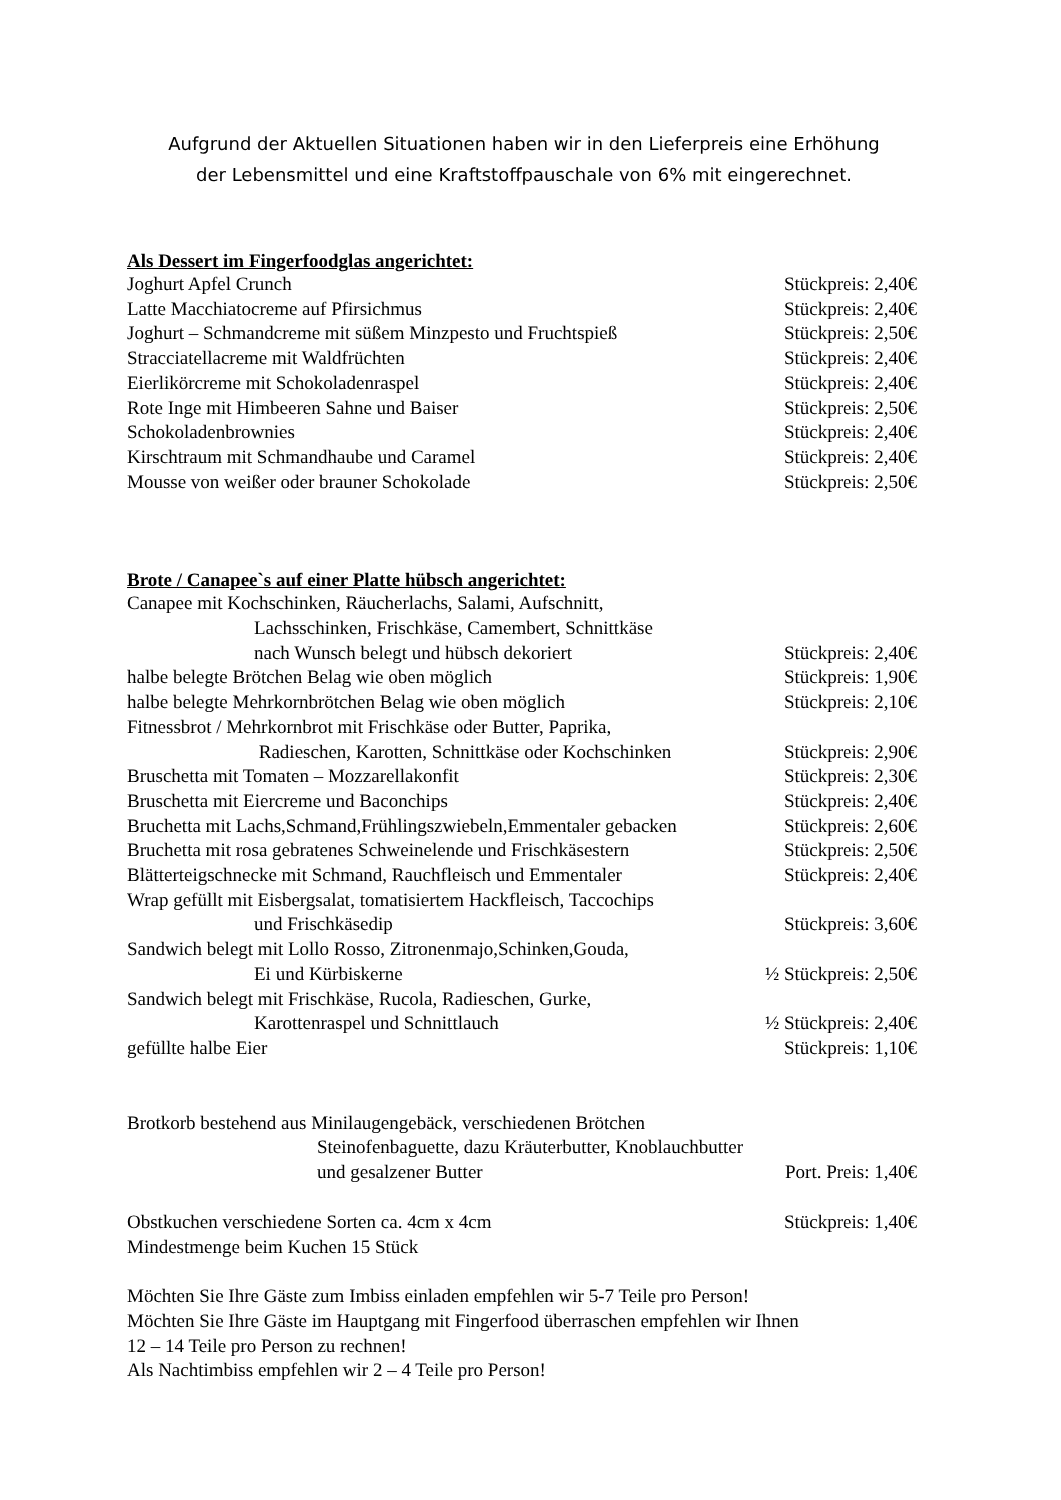Aufgrund der Aktuellen Situationen haben wir in den Lieferpreis eine Erhöhung
der Lebensmittel und eine Kraftstoffpauschale von 6% mit eingerechnet.
Als Dessert im Fingerfoodglas angerichtet:
Joghurt Apfel Crunch Stückpreis: 2,40€
Latte Macchiatocreme auf Pfirsichmus Stückpreis: 2,40€
Joghurt – Schmandcreme mit süßem Minzpesto und Fruchtspieß Stückpreis: 2,50€
Stracciatellacreme mit Waldfrüchten Stückpreis: 2,40€
Eierlikörcreme mit Schokoladenraspel Stückpreis: 2,40€
Rote Inge mit Himbeeren Sahne und Baiser Stückpreis: 2,50€
Schokoladenbrownies Stückpreis: 2,40€
Kirschtraum mit Schmandhaube und Caramel Stückpreis: 2,40€
Mousse von weißer oder brauner Schokolade Stückpreis: 2,50€
Brote / Canapee`s auf einer Platte hübsch angerichtet:
Canapee mit Kochschinken, Räucherlachs, Salami, Aufschnitt,
Lachsschinken, Frischkäse, Camembert, Schnittkäse
nach Wunsch belegt und hübsch dekoriert Stückpreis: 2,40€
halbe belegte Brötchen Belag wie oben möglich Stückpreis: 1,90€
halbe belegte Mehrkornbrötchen Belag wie oben möglich Stückpreis: 2,10€
Fitnessbrot / Mehrkornbrot mit Frischkäse oder Butter, Paprika,
Radieschen, Karotten, Schnittkäse oder Kochschinken Stückpreis: 2,90€
Bruschetta mit Tomaten – Mozzarellakonfit Stückpreis: 2,30€
Bruschetta mit Eiercreme und Baconchips Stückpreis: 2,40€
Bruchetta mit Lachs,Schmand,Frühlingszwiebeln,Emmentaler gebacken Stückpreis: 2,60€
Bruchetta mit rosa gebratenes Schweinelende und Frischkäsestern Stückpreis: 2,50€
Blätterteigschnecke mit Schmand, Rauchfleisch und Emmentaler Stückpreis: 2,40€
Wrap gefüllt mit Eisbergsalat, tomatisiertem Hackfleisch, Taccochips
und Frischkäsedip Stückpreis: 3,60€
Sandwich belegt mit Lollo Rosso, Zitronenmajo,Schinken,Gouda,
Ei und Kürbiskerne ½ Stückpreis: 2,50€
Sandwich belegt mit Frischkäse, Rucola, Radieschen, Gurke,
Karottenraspel und Schnittlauch ½ Stückpreis: 2,40€
gefüllte halbe Eier Stückpreis: 1,10€
Brotkorb bestehend aus Minilaugengebäck, verschiedenen Brötchen
Steinofenbaguette, dazu Kräuterbutter, Knoblauchbutter
und gesalzener Butter Port. Preis: 1,40€
Obstkuchen verschiedene Sorten ca. 4cm x 4cm Stückpreis: 1,40€
Mindestmenge beim Kuchen 15 Stück
Möchten Sie Ihre Gäste zum Imbiss einladen empfehlen wir 5-7 Teile pro Person!
Möchten Sie Ihre Gäste im Hauptgang mit Fingerfood überraschen empfehlen wir Ihnen
12 – 14 Teile pro Person zu rechnen!
Als Nachtimbiss empfehlen wir 2 – 4 Teile pro Person!